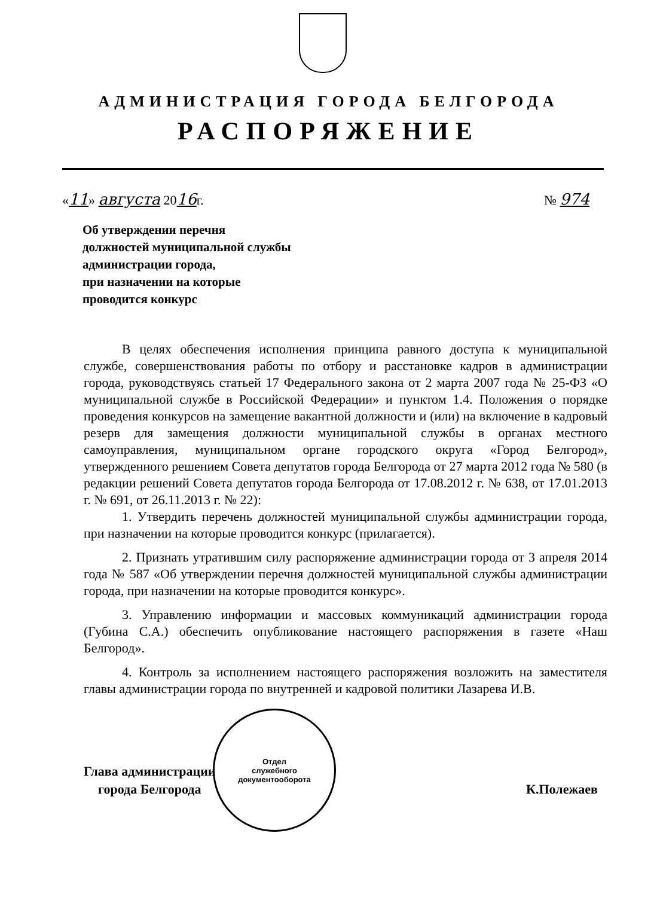АДМИНИСТРАЦИЯ ГОРОДА БЕЛГОРОДА
РАСПОРЯЖЕНИЕ
«11» августа 2016г. № 974
Об утверждении перечня
должностей муниципальной службы
администрации города,
при назначении на которые
проводится конкурс
В целях обеспечения исполнения принципа равного доступа к муниципальной службе, совершенствования работы по отбору и расстановке кадров в администрации города, руководствуясь статьей 17 Федерального закона от 2 марта 2007 года № 25-ФЗ «О муниципальной службе в Российской Федерации» и пунктом 1.4. Положения о порядке проведения конкурсов на замещение вакантной должности и (или) на включение в кадровый резерв для замещения должности муниципальной службы в органах местного самоуправления, муниципальном органе городского округа «Город Белгород», утвержденного решением Совета депутатов города Белгорода от 27 марта 2012 года № 580 (в редакции решений Совета депутатов города Белгорода от 17.08.2012 г. № 638, от 17.01.2013 г. № 691, от 26.11.2013 г. № 22):
1. Утвердить перечень должностей муниципальной службы администрации города, при назначении на которые проводится конкурс (прилагается).
2. Признать утратившим силу распоряжение администрации города от 3 апреля 2014 года № 587 «Об утверждении перечня должностей муниципальной службы администрации города, при назначении на которые проводится конкурс».
3. Управлению информации и массовых коммуникаций администрации города (Губина С.А.) обеспечить опубликование настоящего распоряжения в газете «Наш Белгород».
4. Контроль за исполнением настоящего распоряжения возложить на заместителя главы администрации города по внутренней и кадровой политики Лазарева И.В.
Глава администрации
города Белгорода
К.Полежаев
Отдел
служебного
документооборота